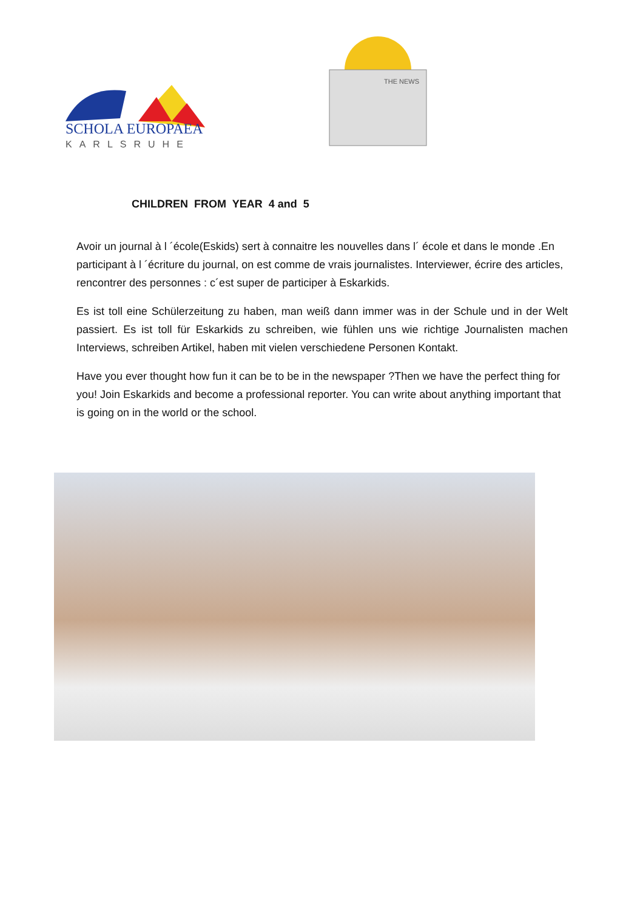SCHOLA EUROPAEA
KARLSRUHE
THE NEWS
CHILDREN FROM YEAR 4 and 5
Avoir un journal à l ´école(Eskids) sert à connaitre les nouvelles dans l´ école et dans le monde .En participant à l ´écriture du journal, on est comme de vrais journalistes. Interviewer, écrire des articles, rencontrer des personnes : c´est super de participer à Eskarkids.
Es ist toll eine Schülerzeitung zu haben, man weiß dann immer was in der Schule und in der Welt passiert. Es ist toll für Eskarkids zu schreiben, wie fühlen uns wie richtige Journalisten machen Interviews, schreiben Artikel, haben mit vielen verschiedene Personen Kontakt.
Have you ever thought how fun it can be to be in the newspaper ?Then we have the perfect thing for you! Join Eskarkids and become a professional reporter. You can write about anything important that is going on in the world or the school.